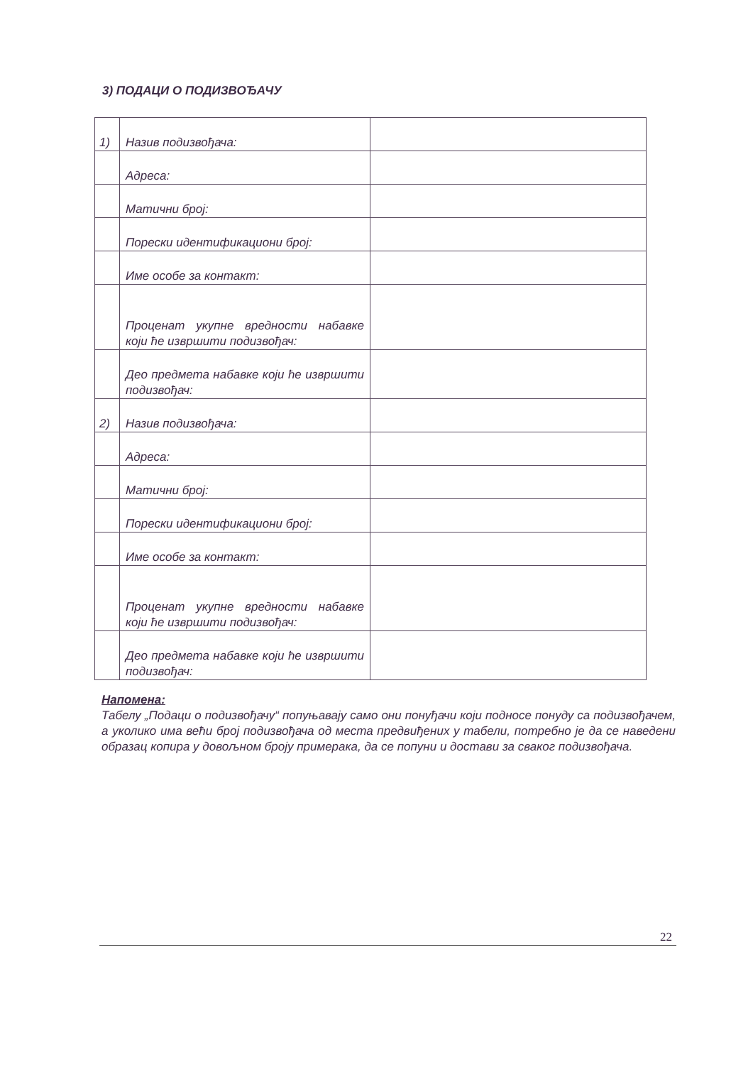3) ПОДАЦИ О ПОДИЗВОЂАЧУ
| 1) | Назив подизвођача: | |
| | Адреса: | |
| | Матични број: | |
| | Порески идентификациони број: | |
| | Име особе за контакт: | |
| | Проценат укупне вредности набавке који ће извршити подизвођач: | |
| | Део предмета набавке који ће извршити подизвођач: | |
| 2) | Назив подизвођача: | |
| | Адреса: | |
| | Матични број: | |
| | Порески идентификациони број: | |
| | Име особе за контакт: | |
| | Проценат укупне вредности набавке који ће извршити подизвођач: | |
| | Део предмета набавке који ће извршити подизвођач: | |
Напомена:
Табелу „Подаци о подизвођачу“ попуњавају само они понуђачи који подносе понуду са подизвођачем, а уколико има већи број подизвођача од места предвиђених у табели, потребно је да се наведени образац копира у довољном броју примерака, да се попуни и достави за сваког подизвођача.
22